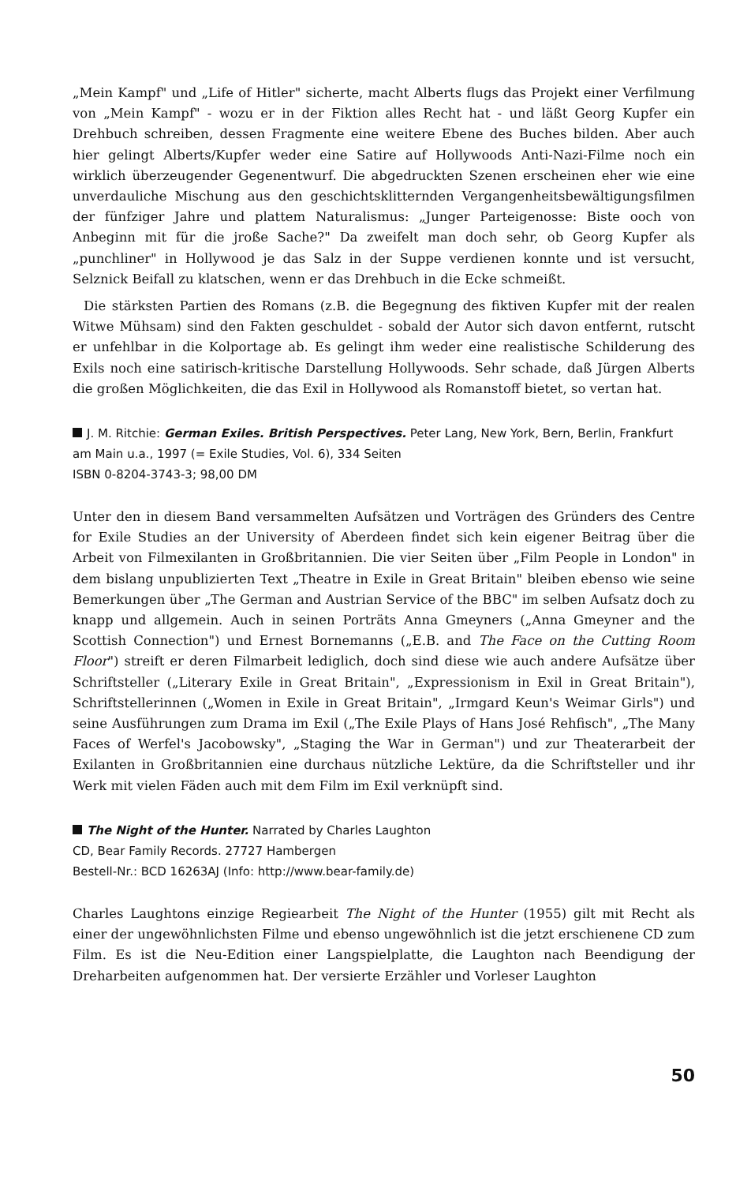„Mein Kampf" und „Life of Hitler" sicherte, macht Alberts flugs das Projekt einer Verfilmung von „Mein Kampf" - wozu er in der Fiktion alles Recht hat - und läßt Georg Kupfer ein Drehbuch schreiben, dessen Fragmente eine weitere Ebene des Buches bilden. Aber auch hier gelingt Alberts/Kupfer weder eine Satire auf Hollywoods Anti-Nazi-Filme noch ein wirklich überzeugender Gegenentwurf. Die abgedruckten Szenen erscheinen eher wie eine unverdauliche Mischung aus den geschichtsklitternden Vergangenheitsbewältigungsfilmen der fünfziger Jahre und plattem Naturalismus: „Junger Parteigenosse: Biste ooch von Anbeginn mit für die jroße Sache?" Da zweifelt man doch sehr, ob Georg Kupfer als „punchliner" in Hollywood je das Salz in der Suppe verdienen konnte und ist versucht, Selznick Beifall zu klatschen, wenn er das Drehbuch in die Ecke schmeißt.
Die stärksten Partien des Romans (z.B. die Begegnung des fiktiven Kupfer mit der realen Witwe Mühsam) sind den Fakten geschuldet - sobald der Autor sich davon entfernt, rutscht er unfehlbar in die Kolportage ab. Es gelingt ihm weder eine realistische Schilderung des Exils noch eine satirisch-kritische Darstellung Hollywoods. Sehr schade, daß Jürgen Alberts die großen Möglichkeiten, die das Exil in Hollywood als Romanstoff bietet, so vertan hat.
J. M. Ritchie: German Exiles. British Perspectives. Peter Lang, New York, Bern, Berlin, Frankfurt am Main u.a., 1997 (= Exile Studies, Vol. 6), 334 Seiten
ISBN 0-8204-3743-3; 98,00 DM
Unter den in diesem Band versammelten Aufsätzen und Vorträgen des Gründers des Centre for Exile Studies an der University of Aberdeen findet sich kein eigener Beitrag über die Arbeit von Filmexilanten in Großbritannien. Die vier Seiten über „Film People in London" in dem bislang unpublizierten Text „Theatre in Exile in Great Britain" bleiben ebenso wie seine Bemerkungen über „The German and Austrian Service of the BBC" im selben Aufsatz doch zu knapp und allgemein. Auch in seinen Porträts Anna Gmeyners („Anna Gmeyner and the Scottish Connection") und Ernest Bornemanns („E.B. and The Face on the Cutting Room Floor") streift er deren Filmarbeit lediglich, doch sind diese wie auch andere Aufsätze über Schriftsteller („Literary Exile in Great Britain", „Expressionism in Exil in Great Britain"), Schriftstellerinnen („Women in Exile in Great Britain", „Irmgard Keun's Weimar Girls") und seine Ausführungen zum Drama im Exil („The Exile Plays of Hans José Rehfisch", „The Many Faces of Werfel's Jacobowsky", „Staging the War in German") und zur Theaterarbeit der Exilanten in Großbritannien eine durchaus nützliche Lektüre, da die Schriftsteller und ihr Werk mit vielen Fäden auch mit dem Film im Exil verknüpft sind.
The Night of the Hunter. Narrated by Charles Laughton
CD, Bear Family Records. 27727 Hambergen
Bestell-Nr.: BCD 16263AJ (Info: http://www.bear-family.de)
Charles Laughtons einzige Regiearbeit The Night of the Hunter (1955) gilt mit Recht als einer der ungewöhnlichsten Filme und ebenso ungewöhnlich ist die jetzt erschienene CD zum Film. Es ist die Neu-Edition einer Langspielplatte, die Laughton nach Beendigung der Dreharbeiten aufgenommen hat. Der versierte Erzähler und Vorleser Laughton
50